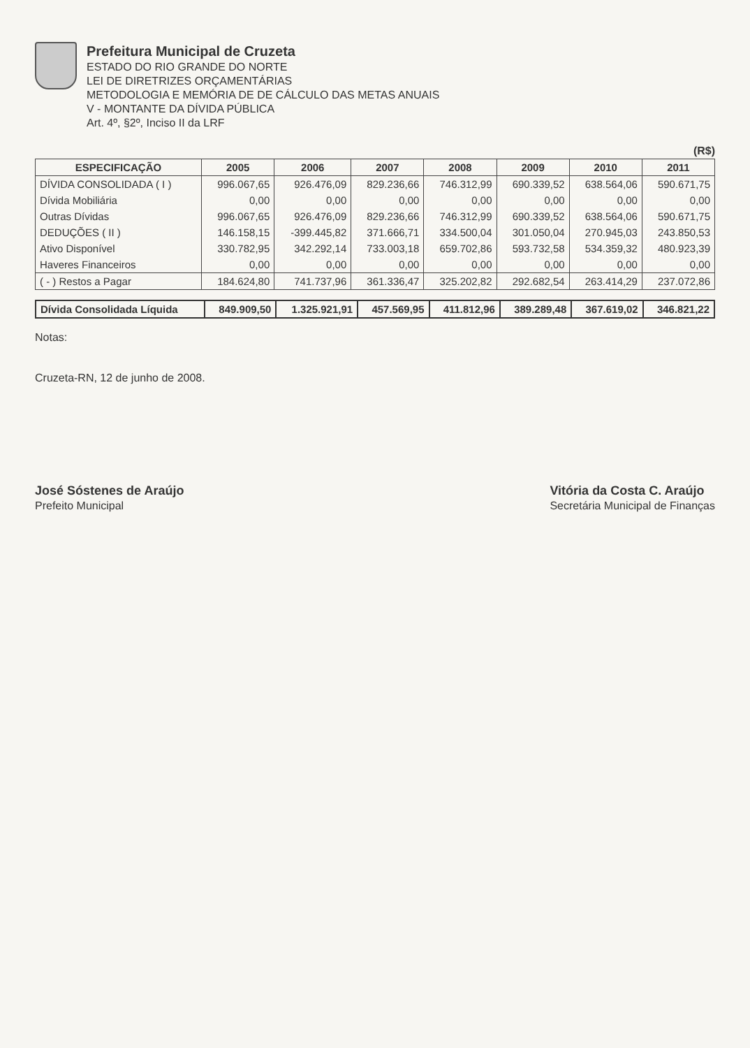Prefeitura Municipal de Cruzeta
ESTADO DO RIO GRANDE DO NORTE
LEI DE DIRETRIZES ORÇAMENTÁRIAS
METODOLOGIA E MEMÓRIA DE DE CÁLCULO DAS METAS ANUAIS
V - MONTANTE DA DÍVIDA PÚBLICA
Art. 4º, §2º, Inciso II da LRF
(R$)
| ESPECIFICAÇÃO | 2005 | 2006 | 2007 | 2008 | 2009 | 2010 | 2011 |
| --- | --- | --- | --- | --- | --- | --- | --- |
| DÍVIDA CONSOLIDADA ( I ) | 996.067,65 | 926.476,09 | 829.236,66 | 746.312,99 | 690.339,52 | 638.564,06 | 590.671,75 |
| Dívida Mobiliária | 0,00 | 0,00 | 0,00 | 0,00 | 0,00 | 0,00 | 0,00 |
| Outras Dívidas | 996.067,65 | 926.476,09 | 829.236,66 | 746.312,99 | 690.339,52 | 638.564,06 | 590.671,75 |
| DEDUÇÕES ( II ) | 146.158,15 | -399.445,82 | 371.666,71 | 334.500,04 | 301.050,04 | 270.945,03 | 243.850,53 |
| Ativo Disponível | 330.782,95 | 342.292,14 | 733.003,18 | 659.702,86 | 593.732,58 | 534.359,32 | 480.923,39 |
| Haveres Financeiros | 0,00 | 0,00 | 0,00 | 0,00 | 0,00 | 0,00 | 0,00 |
| ( - ) Restos a Pagar | 184.624,80 | 741.737,96 | 361.336,47 | 325.202,82 | 292.682,54 | 263.414,29 | 237.072,86 |
| Dívida Consolidada Líquida | 849.909,50 | 1.325.921,91 | 457.569,95 | 411.812,96 | 389.289,48 | 367.619,02 | 346.821,22 |
Notas:
Cruzeta-RN, 12 de junho de 2008.
José Sóstenes de Araújo
Prefeito Municipal
Vitória da Costa C. Araújo
Secretária Municipal de Finanças